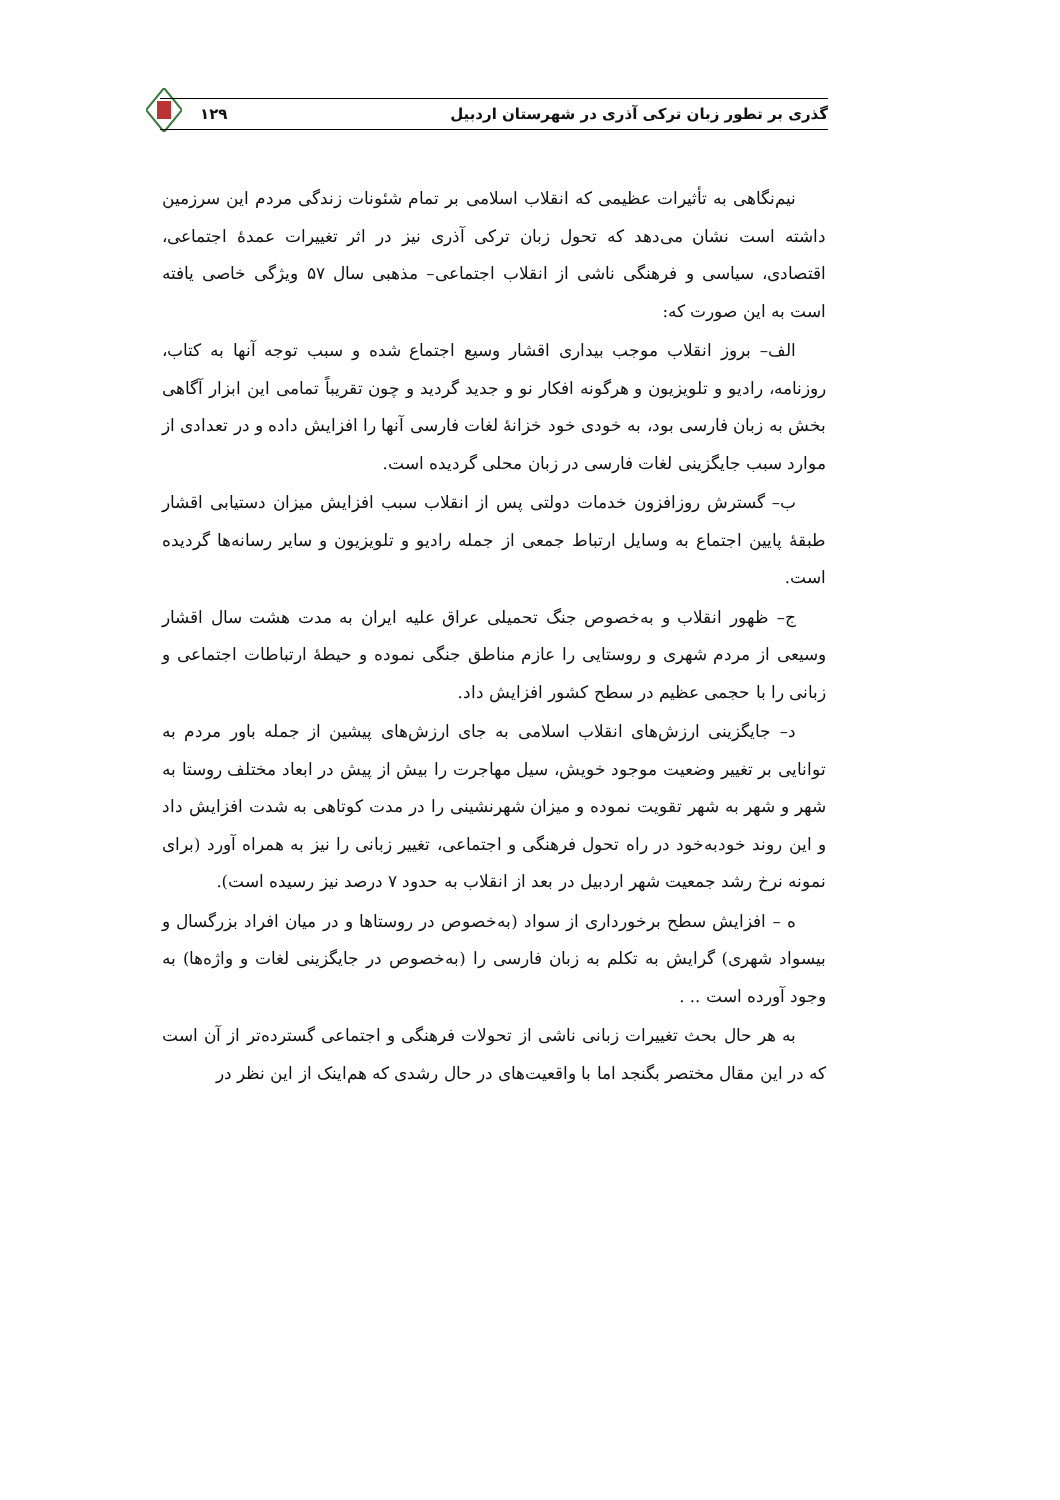گذری بر تطور زبان ترکی آذری در شهرستان اردبیل ۱۲۹
نیم‌نگاهی به تأثیرات عظیمی که انقلاب اسلامی بر تمام شئونات زندگی مردم این سرزمین داشته است نشان می‌دهد که تحول زبان ترکی آذری نیز در اثر تغییرات عمدهٔ اجتماعی، اقتصادی، سیاسی و فرهنگی ناشی از انقلاب اجتماعی– مذهبی سال ۵۷ ویژگی خاصی یافته است به این صورت که:
الف– بروز انقلاب موجب بیداری اقشار وسیع اجتماع شده و سبب توجه آنها به کتاب، روزنامه، رادیو و تلویزیون و هرگونه افکار نو و جدید گردید و چون تقریباً تمامی این ابزار آگاهی بخش به زبان فارسی بود، به خودی خود خزانهٔ لغات فارسی آنها را افزایش داده و در تعدادی از موارد سبب جایگزینی لغات فارسی در زبان محلی گردیده است.
ب– گسترش روزافزون خدمات دولتی پس از انقلاب سبب افزایش میزان دستیابی اقشار طبقهٔ پایین اجتماع به وسایل ارتباط جمعی از جمله رادیو و تلویزیون و سایر رسانه‌ها گردیده است.
ج– ظهور انقلاب و به‌خصوص جنگ تحمیلی عراق علیه ایران به مدت هشت سال اقشار وسیعی از مردم شهری و روستایی را عازم مناطق جنگی نموده و حیطهٔ ارتباطات اجتماعی و زبانی را با حجمی عظیم در سطح کشور افزایش داد.
د– جایگزینی ارزش‌های انقلاب اسلامی به جای ارزش‌های پیشین از جمله باور مردم به توانایی بر تغییر وضعیت موجود خویش، سیل مهاجرت را بیش از پیش در ابعاد مختلف روستا به شهر و شهر به شهر تقویت نموده و میزان شهرنشینی را در مدت کوتاهی به شدت افزایش داد و این روند خودبه‌خود در راه تحول فرهنگی و اجتماعی، تغییر زبانی را نیز به همراه آورد (برای نمونه نرخ رشد جمعیت شهر اردبیل در بعد از انقلاب به حدود ۷ درصد نیز رسیده است).
ه – افزایش سطح برخورداری از سواد (به‌خصوص در روستاها و در میان افراد بزرگسال و بیسواد شهری) گرایش به تکلم به زبان فارسی را (به‌خصوص در جایگزینی لغات و واژه‌ها) به وجود آورده است .. .
به هر حال بحث تغییرات زبانی ناشی از تحولات فرهنگی و اجتماعی گسترده‌تر از آن است که در این مقال مختصر بگنجد اما با واقعیت‌های در حال رشدی که هم‌اینک از این نظر در